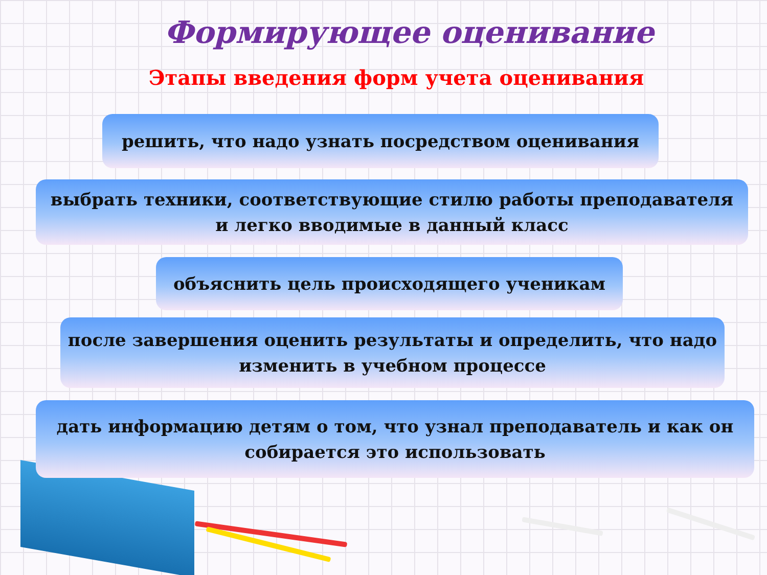Формирующее оценивание
Этапы введения форм учета оценивания
решить, что надо узнать посредством оценивания
выбрать техники, соответствующие стилю работы преподавателя
и легко вводимые в данный класс
объяснить цель происходящего ученикам
после завершения оценить результаты и определить, что надо
изменить в учебном процессе
дать информацию детям о том, что узнал преподаватель и как он
собирается это использовать